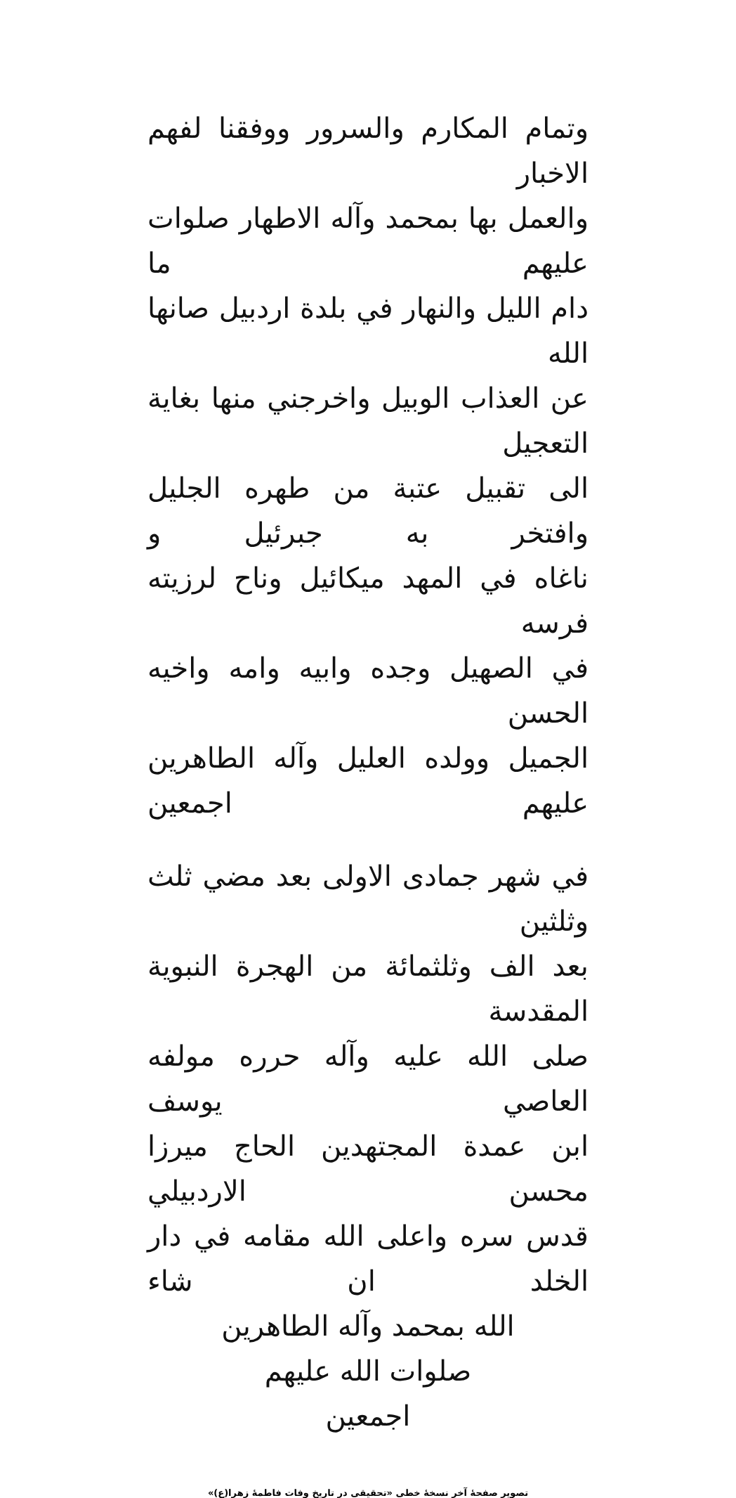وتمام المكارم والسرور ووفقنا لفهم الاخبار
والعمل بها بمحمد وآله الاطهار صلوات عليهم ما
دام الليل والنهار في بلدة اردبيل صانها الله
عن العذاب الوبيل واخرجني منها بغاية التعجيل
الى تقبيل عتبة من طهره الجليل وافتخر به جبرئيل و
ناغاه في المهد ميكائيل وناح لرزيته فرسه
في الصهيل وجده وابيه وامه واخيه الحسن
الجميل وولده العليل وآله الطاهرين عليهم اجمعين
في شهر جمادى الاولى بعد مضي ثلث وثلثين
بعد الف وثلثمائة من الهجرة النبوية المقدسة
صلى الله عليه وآله حرره مولفه العاصي يوسف
ابن عمدة المجتهدين الحاج ميرزا محسن الاردبيلي
قدس سره واعلى الله مقامه في دار الخلد ان شاء
الله بمحمد وآله الطاهرين
صلوات الله عليهم
اجمعين
تصویر صفحهٔ آخر نسخهٔ خطی «تحقیقی در تاریخ وفات فاطمهٔ زهرا(ع)»